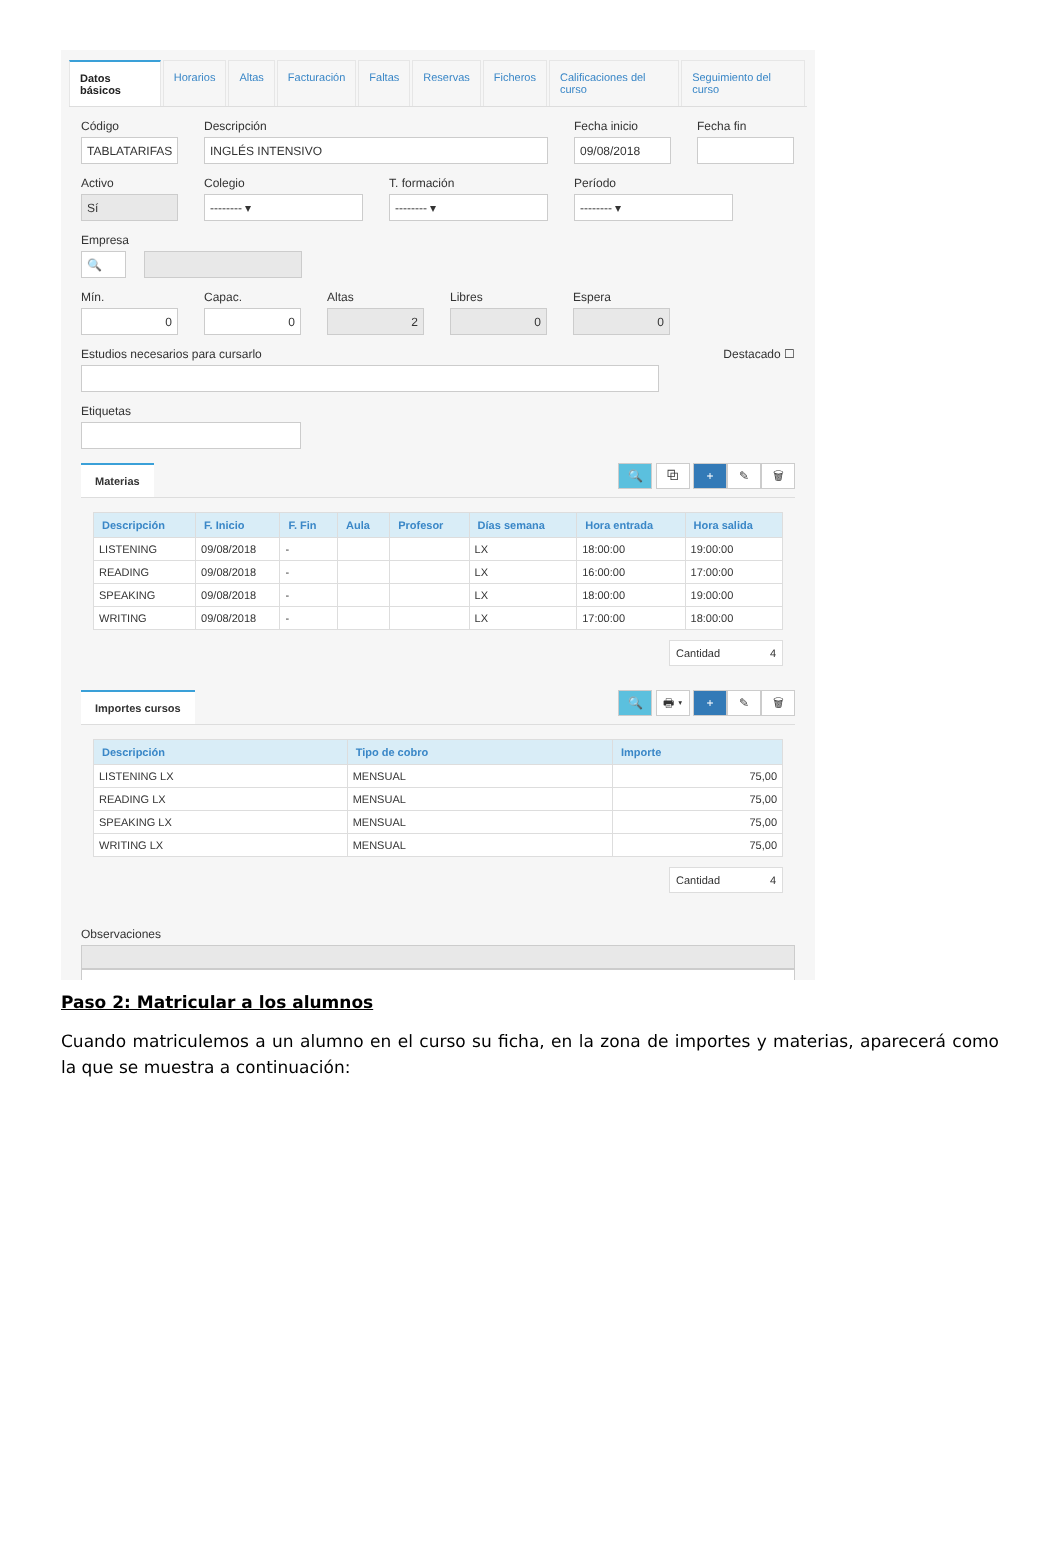Datos básicos Horarios Altas Facturación Faltas Reservas Ficheros Calificaciones del curso Seguimiento del curso
Código
TABLATARIFAS
Descripción
INGLÉS INTENSIVO
Fecha inicio
09/08/2018
Fecha fin
Activo
Sí
Colegio
-------- ▾
T. formación
-------- ▾
Período
-------- ▾
Empresa
🔍
Mín.
0
Capac.
0
Altas
2
Libres
0
Espera
0
Estudios necesarios para cursarlo
Destacado ☐
Etiquetas
Materias
🔍 ⧉ + ✎ 🗑
| Descripción | F. Inicio | F. Fin | Aula | Profesor | Días semana | Hora entrada | Hora salida |
| --- | --- | --- | --- | --- | --- | --- | --- |
| LISTENING | 09/08/2018 | - | | | LX | 18:00:00 | 19:00:00 |
| READING | 09/08/2018 | - | | | LX | 16:00:00 | 17:00:00 |
| SPEAKING | 09/08/2018 | - | | | LX | 18:00:00 | 19:00:00 |
| WRITING | 09/08/2018 | - | | | LX | 17:00:00 | 18:00:00 |
Cantidad 4
Importes cursos
🔍 🖶 ▾ + ✎ 🗑
| Descripción | Tipo de cobro | Importe |
| --- | --- | --- |
| LISTENING LX | MENSUAL | 75,00 |
| READING LX | MENSUAL | 75,00 |
| SPEAKING LX | MENSUAL | 75,00 |
| WRITING LX | MENSUAL | 75,00 |
Cantidad 4
Observaciones
Paso 2: Matricular a los alumnos
Cuando matriculemos a un alumno en el curso su ficha, en la zona de importes y materias, aparecerá como la que se muestra a continuación: